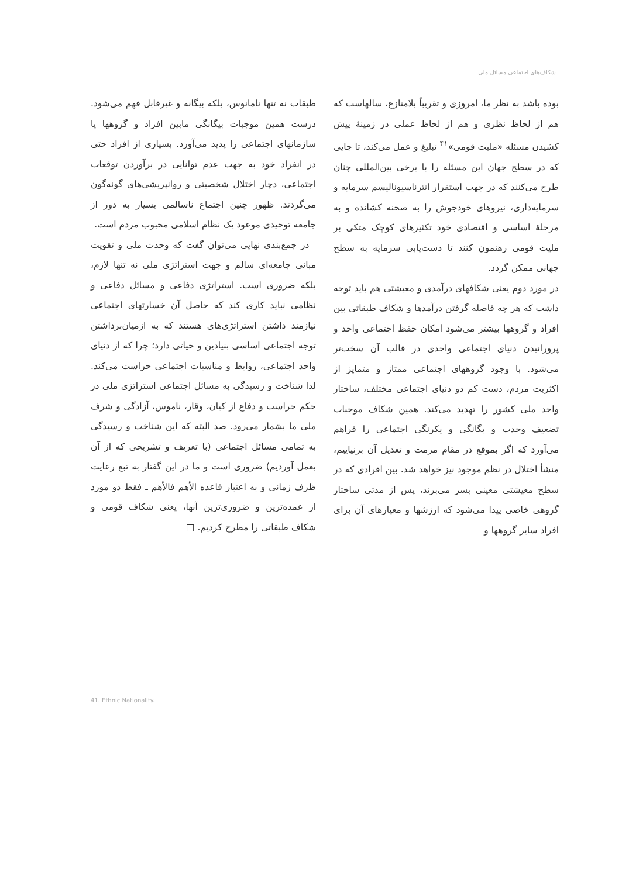شکاف‌های اجتماعی مسائل ملی
بوده باشد به نظر ما، امروزی و تقریباً بلامنازع، سالهاست که هم از لحاظ نظری و هم از لحاظ عملی در زمینهٔ پیش کشیدن مسئله «ملیت قومی»<sup>۴۱</sup> تبلیغ و عمل می‌کند، تا جایی که در سطح جهان این مسئله را با برخی بین‌المللی چنان طرح می‌کنند که در جهت استقرار انترناسیونالیسم سرمایه و سرمایه‌داری، نیروهای خودجوش را به صحنه کشانده و به مرحلهٔ اساسی و اقتصادی خود تکثیرهای کوچک متکی بر ملیت قومی رهنمون کنند تا دست‌یابی سرمایه به سطح جهانی ممکن گردد.
در مورد دوم یعنی شکافهای درآمدی و معیشتی هم باید توجه داشت که هر چه فاصله گرفتن درآمدها و شکاف طبقاتی بین افراد و گروهها بیشتر می‌شود امکان حفظ اجتماعی واحد و پرورانیدن دنیای اجتماعی واحدی در قالب آن سخت‌تر می‌شود. با وجود گروههای اجتماعی ممتاز و متمایز از اکثریت مردم، دست کم دو دنیای اجتماعی مختلف، ساختار واحد ملی کشور را تهدید می‌کند. همین شکاف موجبات تضعیف وحدت و یگانگی و یکرنگی اجتماعی را فراهم می‌آورد که اگر بموقع در مقام مرمت و تعدیل آن برنیاییم، منشأ اختلال در نظم موجود نیز خواهد شد. بین افرادی که در سطح معیشتی معینی بسر می‌برند، پس از مدتی ساختار گروهی خاصی پیدا می‌شود که ارزشها و معیارهای آن برای افراد سایر گروهها و
طبقات نه تنها نامانوس، بلکه بیگانه و غیرقابل فهم می‌شود. درست همین موجبات بیگانگی مابین افراد و گروهها یا سازمانهای اجتماعی را پدید می‌آورد. بسیاری از افراد حتی در انفراد خود به جهت عدم توانایی در برآوردن توقعات اجتماعی، دچار اختلال شخصیتی و روانپریشی‌های گونه‌گون می‌گردند. ظهور چنین اجتماع ناسالمی بسیار به دور از جامعه توحیدی موعود یک نظام اسلامی محبوب مردم است.
در جمع‌بندی نهایی می‌توان گفت که وحدت ملی و تقویت مبانی جامعه‌ای سالم و جهت استراتژی ملی نه تنها لازم، بلکه ضروری است. استراتژی دفاعی و مسائل دفاعی و نظامی نباید کاری کند که حاصل آن خسارتهای اجتماعی نیازمند داشتن استراتژی‌های هستند که به ازمیان‌برداشتن توجه اجتماعی اساسی بنیادین و حیاتی دارد؛ چرا که از دنیای واحد اجتماعی، روابط و مناسبات اجتماعی حراست می‌کند. لذا شناخت و رسیدگی به مسائل اجتماعی استراتژی ملی در حکم حراست و دفاع از کیان، وقار، ناموس، آزادگی و شرف ملی ما بشمار می‌رود. صد البته که این شناخت و رسیدگی به تمامی مسائل اجتماعی (با تعریف و تشریحی که از آن بعمل آوردیم) ضروری است و ما در این گفتار به تبع رعایت ظرف زمانی و به اعتبار قاعده الأهم فالأهم ـ فقط دو مورد از عمده‌ترین و ضروری‌ترین آنها، یعنی شکاف قومی و شکاف طبقاتی را مطرح کردیم. □
41. Ethnic Nationality.